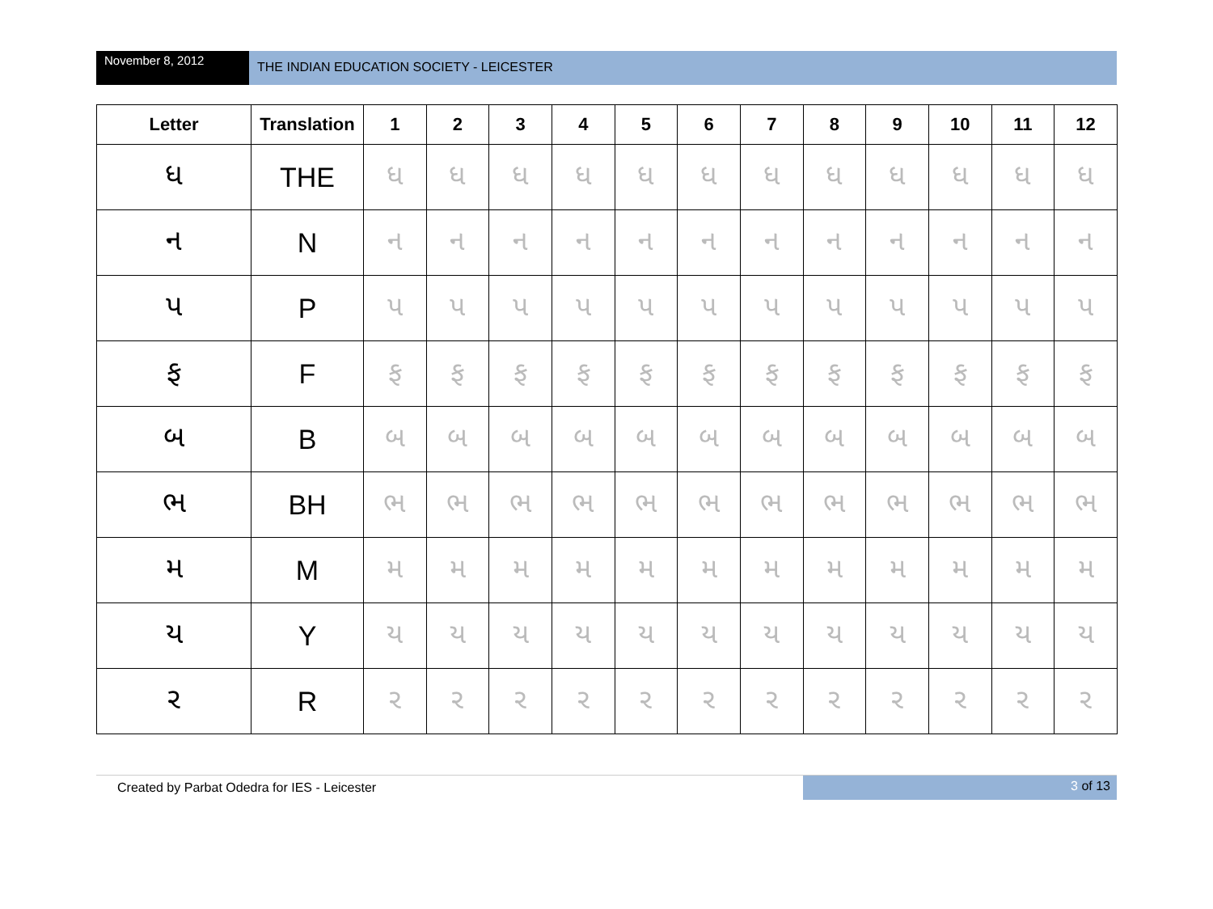November 8, 2012
THE INDIAN EDUCATION SOCIETY - LEICESTER
| Letter | Translation | 1 | 2 | 3 | 4 | 5 | 6 | 7 | 8 | 9 | 10 | 11 | 12 |
| --- | --- | --- | --- | --- | --- | --- | --- | --- | --- | --- | --- | --- | --- |
| ધ | THE | ધ | ધ | ધ | ધ | ધ | ધ | ધ | ધ | ધ | ધ | ધ | ધ |
| ન | N | ન | ન | ન | ન | ન | ન | ન | ન | ન | ન | ન | ન |
| પ | P | પ | પ | પ | પ | પ | પ | પ | પ | પ | પ | પ | પ |
| ફ | F | ફ | ફ | ફ | ફ | ફ | ફ | ફ | ફ | ફ | ફ | ફ | ફ |
| બ | B | બ | બ | બ | બ | બ | બ | બ | બ | બ | બ | બ | બ |
| ભ | BH | ભ | ભ | ભ | ભ | ભ | ભ | ભ | ભ | ભ | ભ | ભ | ભ |
| મ | M | મ | મ | મ | મ | મ | મ | મ | મ | મ | મ | મ | મ |
| ય | Y | ય | ય | ય | ય | ય | ય | ય | ય | ય | ય | ય | ય |
| ર | R | ર | ર | ર | ર | ર | ર | ર | ર | ર | ર | ર | ર |
Created by Parbat Odedra for IES - Leicester
3 of 13